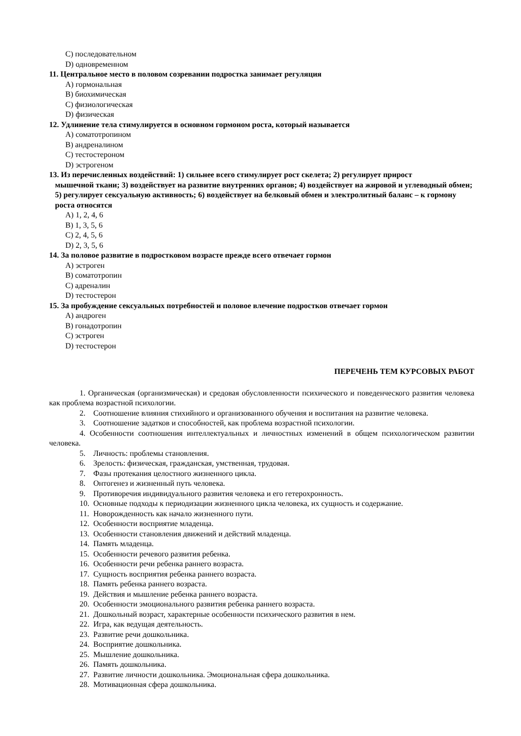C) последовательном
D) одновременном
11. Центральное место в половом созревании подростка занимает регуляция
A) гормональная
B) биохимическая
C) физиологическая
D) физическая
12. Удлинение тела стимулируется в основном гормоном роста, который называется
A) соматотропином
B) андреналином
C) тестостероном
D) эстрогеном
13. Из перечисленных воздействий: 1) сильнее всего стимулирует рост скелета; 2) регулирует прирост
мышечной ткани; 3) воздействует на развитие внутренних органов; 4) воздействует на жировой и углеводный обмен; 5) регулирует сексуальную активность; 6) воздействует на белковый обмен и электролитный баланс – к гормону роста относятся
A) 1, 2, 4, 6
B) 1, 3, 5, 6
C) 2, 4, 5, 6
D) 2, 3, 5, 6
14. За половое развитие в подростковом возрасте прежде всего отвечает гормон
A) эстроген
B) соматотропин
C) адреналин
D) тестостерон
15. За пробуждение сексуальных потребностей и половое влечение подростков отвечает гормон
A) андроген
B) гонадотропин
C) эстроген
D) тестостерон
ПЕРЕЧЕНЬ ТЕМ КУРСОВЫХ РАБОТ
1. Органическая (организмическая) и средовая обусловленности психического и поведенческого развития человека как проблема возрастной психологии.
2. Соотношение влияния стихийного и организованного обучения и воспитания на развитие человека.
3. Соотношение задатков и способностей, как проблема возрастной психологии.
4. Особенности соотношения интеллектуальных и личностных изменений в общем психологическом развитии человека.
5. Личность: проблемы становления.
6. Зрелость: физическая, гражданская, умственная, трудовая.
7. Фазы протекания целостного жизненного цикла.
8. Онтогенез и жизненный путь человека.
9. Противоречия индивидуального развития человека и его гетерохронность.
10. Основные подходы к периодизации жизненного цикла человека, их сущность и содержание.
11. Новорожденность как начало жизненного пути.
12. Особенности восприятие младенца.
13. Особенности становления движений и действий младенца.
14. Память младенца.
15. Особенности речевого развития ребенка.
16. Особенности речи ребенка раннего возраста.
17. Сущность восприятия ребенка раннего возраста.
18. Память ребенка раннего возраста.
19. Действия и мышление ребенка раннего возраста.
20. Особенности эмоционального развития ребенка раннего возраста.
21. Дошкольный возраст, характерные особенности психического развития в нем.
22. Игра, как ведущая деятельность.
23. Развитие речи дошкольника.
24. Восприятие дошкольника.
25. Мышление дошкольника.
26. Память дошкольника.
27. Развитие личности дошкольника. Эмоциональная сфера дошкольника.
28. Мотивационная сфера дошкольника.